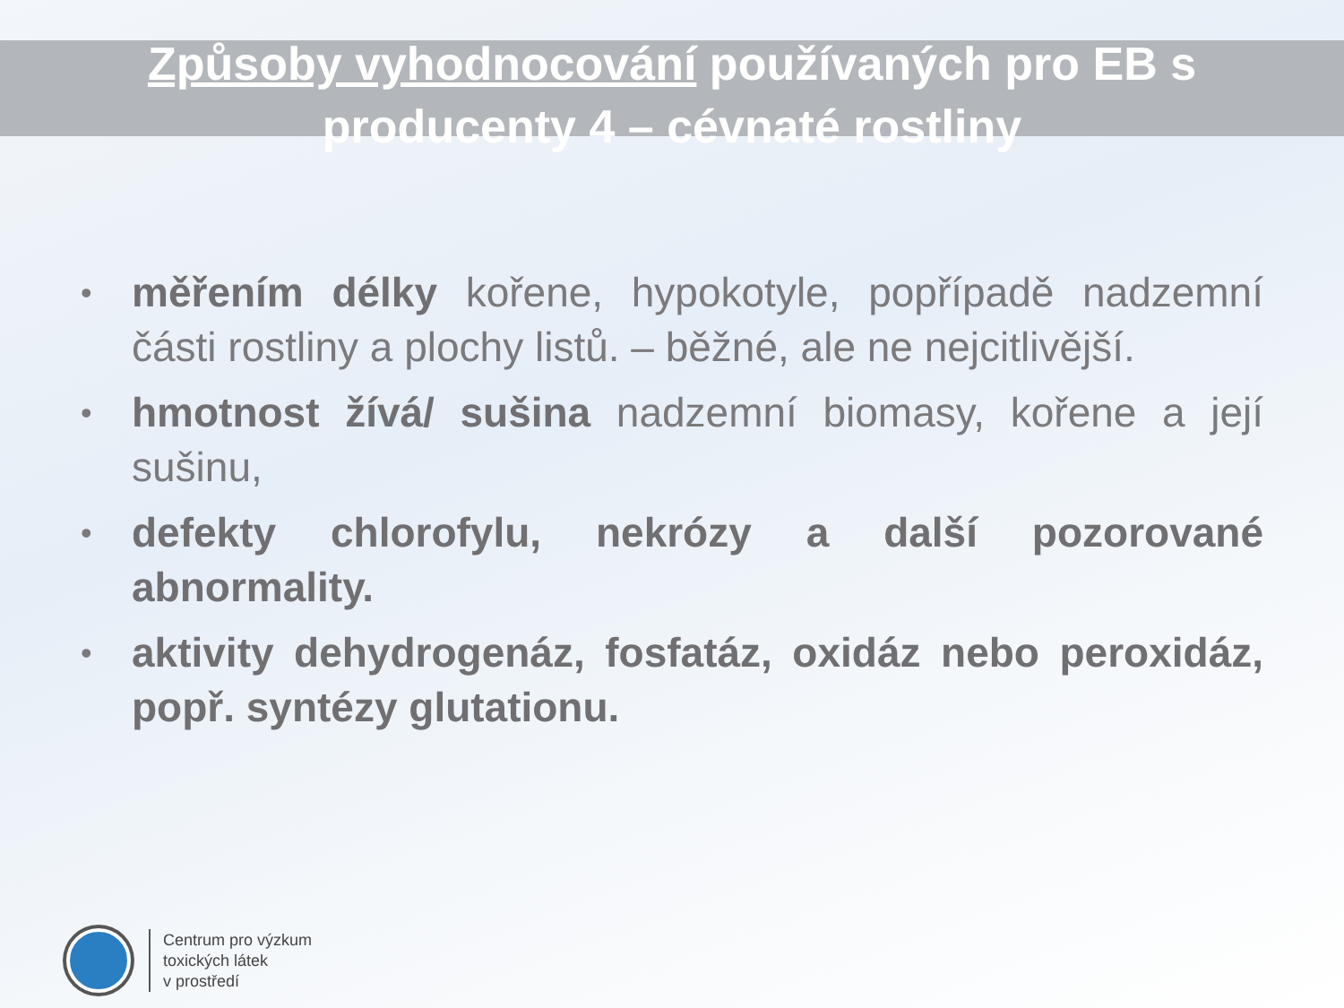Způsoby vyhodnocování používaných pro EB s
producenty 4 – cévnaté rostliny
• měřením délky kořene, hypokotyle, popřípadě nadzemní části rostliny a plochy listů. – běžné, ale ne nejcitlivější.
• hmotnost žívá/ sušina nadzemní biomasy, kořene a její sušinu,
• defekty chlorofylu, nekrózy a další pozorované abnormality.
• aktivity dehydrogenáz, fosfatáz, oxidáz nebo peroxidáz, popř. syntézy glutationu.
Centrum pro výzkum
toxických látek
v prostředí